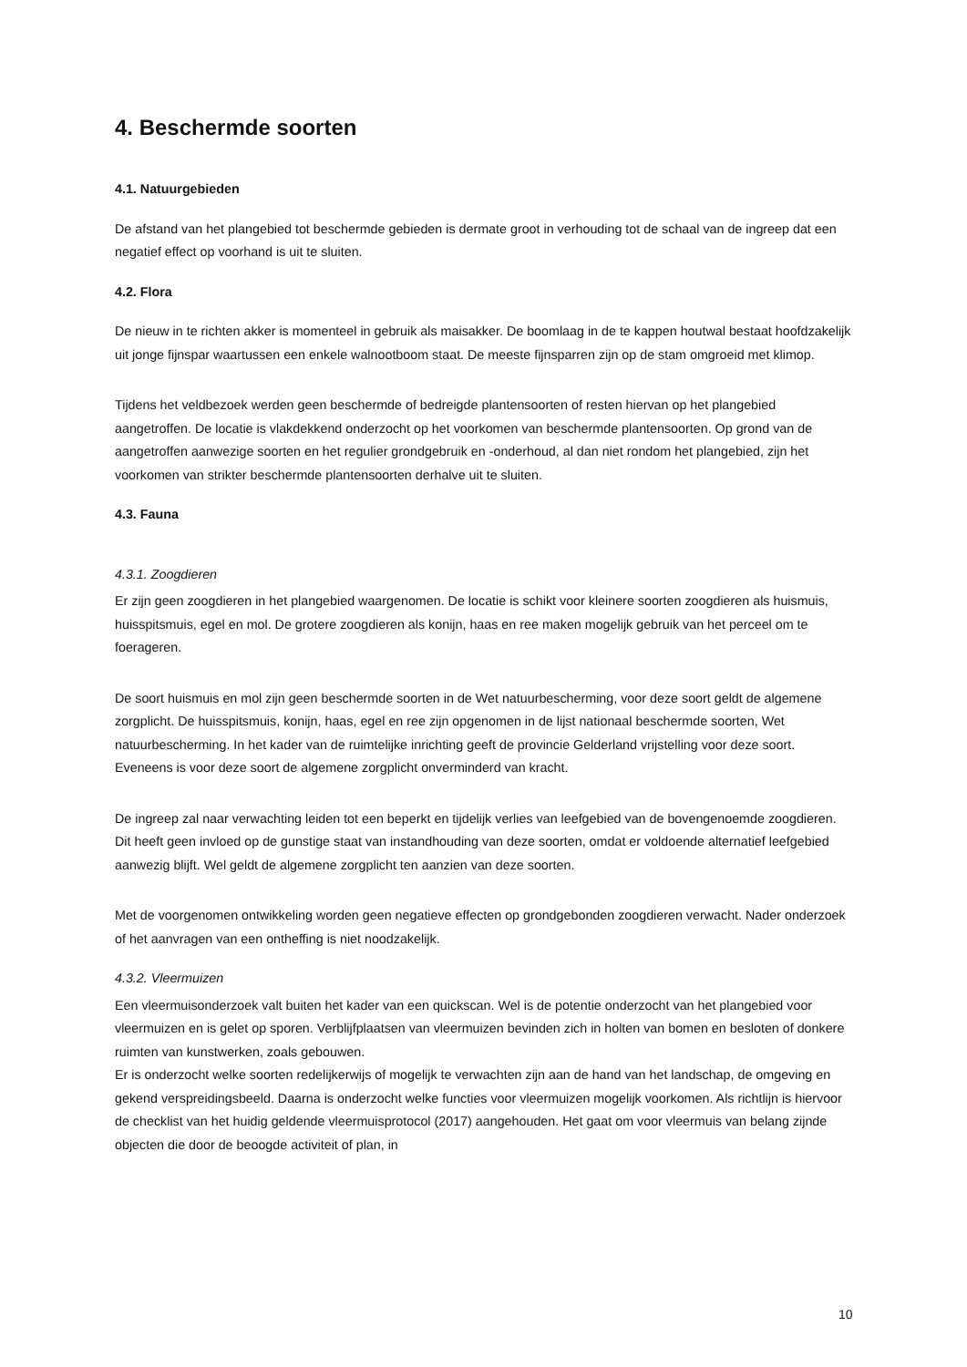4. Beschermde soorten
4.1. Natuurgebieden
De afstand van het plangebied tot beschermde gebieden is dermate groot in verhouding tot de schaal van de ingreep dat een negatief effect op voorhand is uit te sluiten.
4.2. Flora
De nieuw in te richten akker is momenteel in gebruik als maisakker. De boomlaag in de te kappen houtwal bestaat hoofdzakelijk uit jonge fijnspar waartussen een enkele walnootboom staat. De meeste fijnsparren zijn op de stam omgroeid met klimop.
Tijdens het veldbezoek werden geen beschermde of bedreigde plantensoorten of resten hiervan op het plangebied aangetroffen. De locatie is vlakdekkend onderzocht op het voorkomen van beschermde plantensoorten. Op grond van de aangetroffen aanwezige soorten en het regulier grondgebruik en -onderhoud, al dan niet rondom het plangebied, zijn het voorkomen van strikter beschermde plantensoorten derhalve uit te sluiten.
4.3. Fauna
4.3.1. Zoogdieren
Er zijn geen zoogdieren in het plangebied waargenomen. De locatie is schikt voor kleinere soorten zoogdieren als huismuis, huisspitsmuis, egel en mol. De grotere zoogdieren als konijn, haas en ree maken mogelijk gebruik van het perceel om te foerageren.
De soort huismuis en mol zijn geen beschermde soorten in de Wet natuurbescherming, voor deze soort geldt de algemene zorgplicht. De huisspitsmuis, konijn, haas, egel en ree zijn opgenomen in de lijst nationaal beschermde soorten, Wet natuurbescherming. In het kader van de ruimtelijke inrichting geeft de provincie Gelderland vrijstelling voor deze soort. Eveneens is voor deze soort de algemene zorgplicht onverminderd van kracht.
De ingreep zal naar verwachting leiden tot een beperkt en tijdelijk verlies van leefgebied van de bovengenoemde zoogdieren. Dit heeft geen invloed op de gunstige staat van instandhouding van deze soorten, omdat er voldoende alternatief leefgebied aanwezig blijft. Wel geldt de algemene zorgplicht ten aanzien van deze soorten.
Met de voorgenomen ontwikkeling worden geen negatieve effecten op grondgebonden zoogdieren verwacht. Nader onderzoek of het aanvragen van een ontheffing is niet noodzakelijk.
4.3.2. Vleermuizen
Een vleermuisonderzoek valt buiten het kader van een quickscan. Wel is de potentie onderzocht van het plangebied voor vleermuizen en is gelet op sporen. Verblijfplaatsen van vleermuizen bevinden zich in holten van bomen en besloten of donkere ruimten van kunstwerken, zoals gebouwen.
Er is onderzocht welke soorten redelijkerwijs of mogelijk te verwachten zijn aan de hand van het landschap, de omgeving en gekend verspreidingsbeeld. Daarna is onderzocht welke functies voor vleermuizen mogelijk voorkomen. Als richtlijn is hiervoor de checklist van het huidig geldende vleermuisprotocol (2017) aangehouden. Het gaat om voor vleermuis van belang zijnde objecten die door de beoogde activiteit of plan, in
10